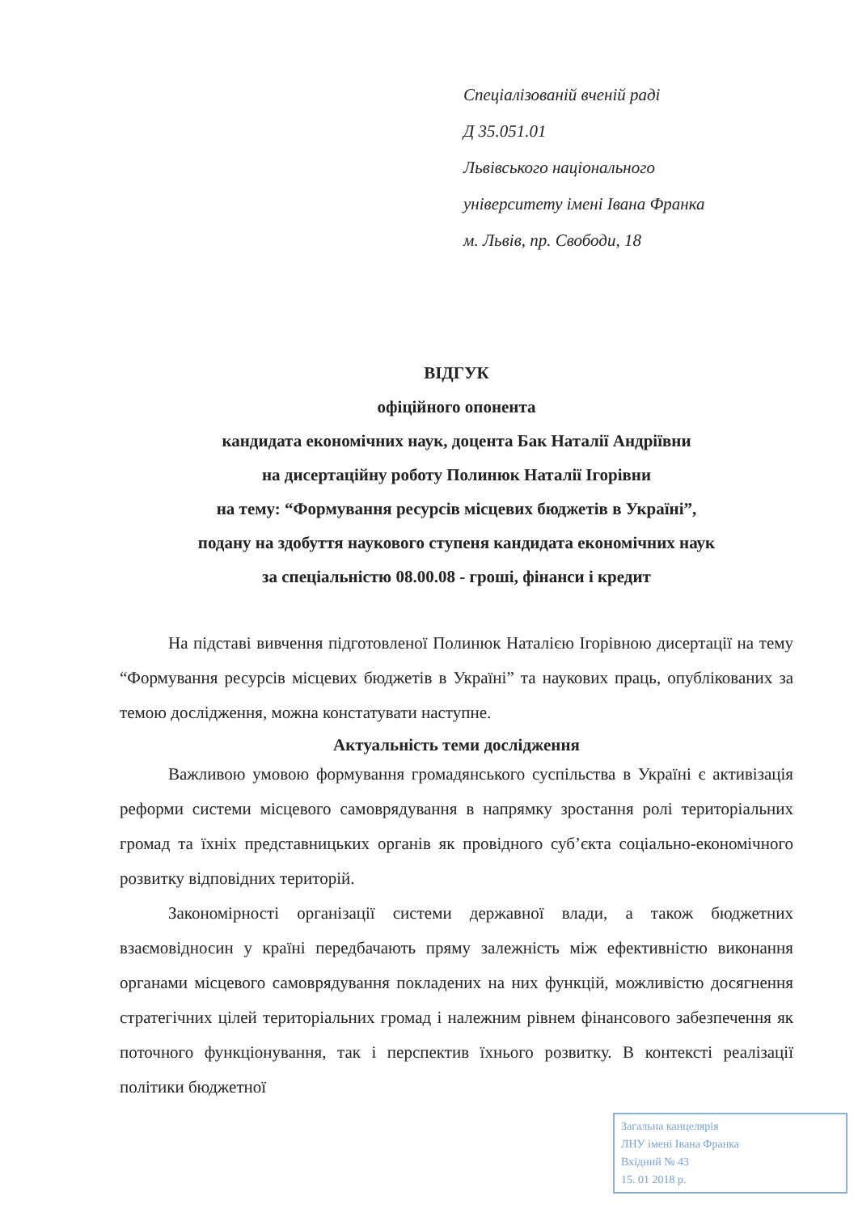Спеціалізованій вченій раді
Д 35.051.01
Львівського національного
університету імені Івана Франка
м. Львів, пр. Свободи, 18
ВІДГУК
офіційного опонента
кандидата економічних наук, доцента Бак Наталії Андріївни
на дисертаційну роботу Полинюк Наталії Ігорівни
на тему: “Формування ресурсів місцевих бюджетів в Україні”,
подану на здобуття наукового ступеня кандидата економічних наук
за спеціальністю 08.00.08 - гроші, фінанси і кредит
На підставі вивчення підготовленої Полинюк Наталією Ігорівною дисертації на тему “Формування ресурсів місцевих бюджетів в Україні” та наукових праць, опублікованих за темою дослідження, можна констатувати наступне.
Актуальність теми дослідження
Важливою умовою формування громадянського суспільства в Україні є активізація реформи системи місцевого самоврядування в напрямку зростання ролі територіальних громад та їхніх представницьких органів як провідного суб’єкта соціально-економічного розвитку відповідних територій.
Закономірності організації системи державної влади, а також бюджетних взаємовідносин у країні передбачають пряму залежність між ефективністю виконання органами місцевого самоврядування покладених на них функцій, можливістю досягнення стратегічних цілей територіальних громад і належним рівнем фінансового забезпечення як поточного функціонування, так і перспектив їхнього розвитку. В контексті реалізації політики бюджетної
Загальна канцелярія
ЛНУ імені Івана Франка
Вхідний № 43
15. 01 2018 р.